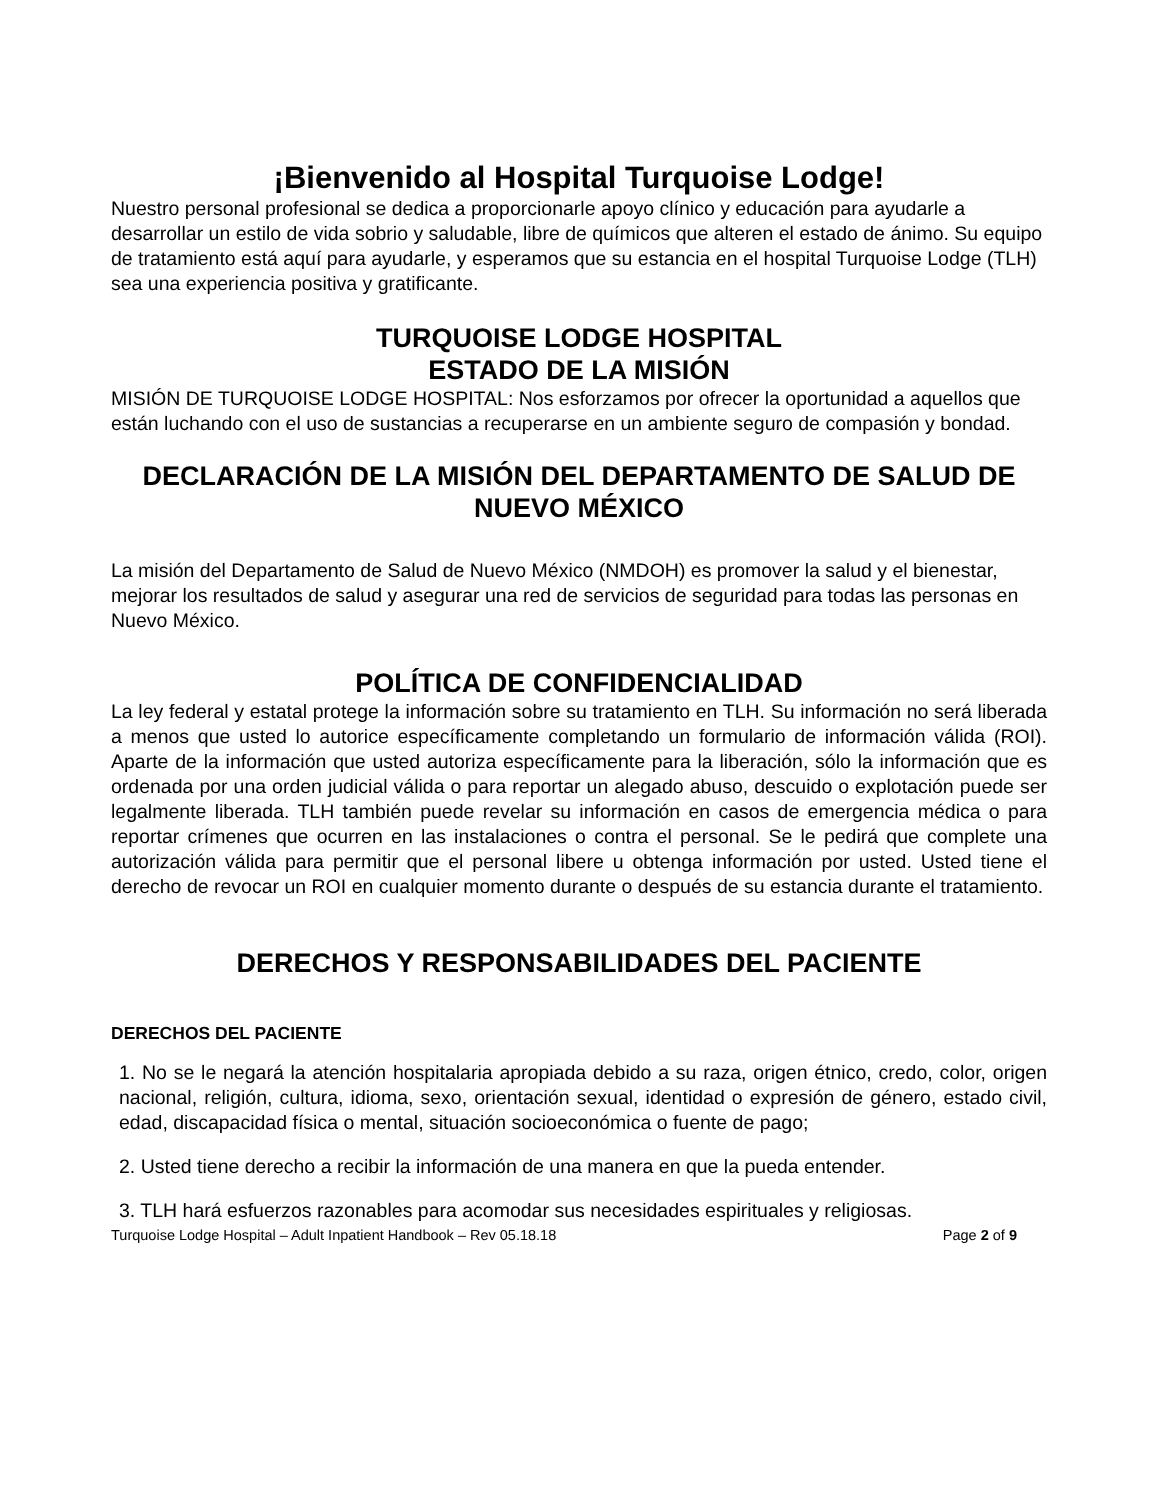¡Bienvenido al Hospital Turquoise Lodge!
Nuestro personal profesional se dedica a proporcionarle apoyo clínico y educación para ayudarle a desarrollar un estilo de vida sobrio y saludable, libre de químicos que alteren el estado de ánimo. Su equipo de tratamiento está aquí para ayudarle, y esperamos que su estancia en el hospital Turquoise Lodge (TLH) sea una experiencia positiva y gratificante.
TURQUOISE LODGE HOSPITAL
ESTADO DE LA MISIÓN
MISIÓN DE TURQUOISE LODGE HOSPITAL: Nos esforzamos por ofrecer la oportunidad a aquellos que están luchando con el uso de sustancias a recuperarse en un ambiente seguro de compasión y bondad.
DECLARACIÓN DE LA MISIÓN DEL DEPARTAMENTO DE SALUD DE NUEVO MÉXICO
La misión del Departamento de Salud de Nuevo México (NMDOH) es promover la salud y el bienestar, mejorar los resultados de salud y asegurar una red de servicios de seguridad para todas las personas en Nuevo México.
POLÍTICA DE CONFIDENCIALIDAD
La ley federal y estatal protege la información sobre su tratamiento en TLH. Su información no será liberada a menos que usted lo autorice específicamente completando un formulario de información válida (ROI). Aparte de la información que usted autoriza específicamente para la liberación, sólo la información que es ordenada por una orden judicial válida o para reportar un alegado abuso, descuido o explotación puede ser legalmente liberada. TLH también puede revelar su información en casos de emergencia médica o para reportar crímenes que ocurren en las instalaciones o contra el personal. Se le pedirá que complete una autorización válida para permitir que el personal libere u obtenga información por usted. Usted tiene el derecho de revocar un ROI en cualquier momento durante o después de su estancia durante el tratamiento.
DERECHOS Y RESPONSABILIDADES DEL PACIENTE
DERECHOS DEL PACIENTE
1. No se le negará la atención hospitalaria apropiada debido a su raza, origen étnico, credo, color, origen nacional, religión, cultura, idioma, sexo, orientación sexual, identidad o expresión de género, estado civil, edad, discapacidad física o mental, situación socioeconómica o fuente de pago;
2. Usted tiene derecho a recibir la información de una manera en que la pueda entender.
3. TLH hará esfuerzos razonables para acomodar sus necesidades espirituales y religiosas.
Turquoise Lodge Hospital – Adult Inpatient Handbook – Rev 05.18.18 Page 2 of 9